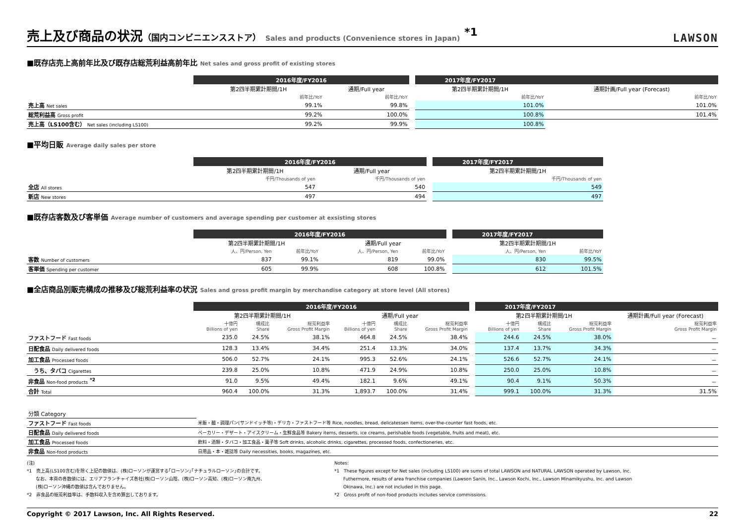売上及び商品の状況（国内コンビニエンスストア） Sales and products (Convenience stores in Japan) <sup>*1</sup>
LAWSON
■既存店売上高前年比及び既存店総荒利益高前年比 Net sales and gross profit of existing stores
| | 2016年度/FY2016 | | | 2017年度/FY2017 | |
| --- | --- | --- | --- | --- | --- |
| | 第2四半期累計期間/1H | 通期/Full year | | 第2四半期累計期間/1H | 通期計画/Full year (Forecast) |
| | 前年比/YoY | 前年比/YoY | | 前年比/YoY | 前年比/YoY |
| 売上高 Net sales | 99.1% | 99.8% | | 101.0% | 101.0% |
| 総荒利益高 Gross profit | 99.2% | 100.0% | | 100.8% | 101.4% |
| 売上高（LS100含む） Net sales (including LS100) | 99.2% | 99.9% | | 100.8% | |
■平均日販 Average daily sales per store
| | 2016年度/FY2016 | | | 2017年度/FY2017 |
| --- | --- | --- | --- | --- |
| | 第2四半期累計期間/1H | 通期/Full year | | 第2四半期累計期間/1H |
| | 千円/Thousands of yen | 千円/Thousands of yen | | 千円/Thousands of yen |
| 全店 All stores | 547 | 540 | | 549 |
| 新店 New stores | 497 | 494 | | 497 |
■既存店客数及び客単価 Average number of customers and average spending per customer at exsisting stores
| | 2016年度/FY2016 | | | | | 2017年度/FY2017 | |
| --- | --- | --- | --- | --- | --- | --- | --- |
| | 第2四半期累計期間/1H | | 通期/Full year | | | 第2四半期累計期間/1H | |
| | 人、円/Person, Yen | 前年比/YoY | 人、円/Person, Yen | 前年比/YoY | | 人、円/Person, Yen | 前年比/YoY |
| 客数 Number of customers | 837 | 99.1% | 819 | 99.0% | | 830 | 99.5% |
| 客単価 Spending per customer | 605 | 99.9% | 608 | 100.8% | | 612 | 101.5% |
■全店商品別販売構成の推移及び総荒利益率の状況 Sales and gross profit margin by merchandise category at store level (All stores)
| | 2016年度/FY2016 | | | | | | | 2017年度/FY2017 | | | |
| --- | --- | --- | --- | --- | --- | --- | --- | --- | --- | --- | --- |
| | 第2四半期累計期間/1H | | | 通期/Full year | | | | 第2四半期累計期間/1H | | | 通期計画/Full year (Forecast) |
| | 十億円 Billions of yen | 構成比 Share | 総荒利益率 Gross Profit Margin | 十億円 Billions of yen | 構成比 Share | 総荒利益率 Gross Profit Margin | | 十億円 Billions of yen | 構成比 Share | 総荒利益率 Gross Profit Margin | 総荒利益率 Gross Profit Margin |
| ファストフード Fast foods | 235.0 | 24.5% | 38.1% | 464.8 | 24.5% | 38.4% | | 244.6 | 24.5% | 38.0% | － |
| 日配食品 Daily delivered foods | 128.3 | 13.4% | 34.4% | 251.4 | 13.3% | 34.0% | | 137.4 | 13.7% | 34.3% | － |
| 加工食品 Processed foods | 506.0 | 52.7% | 24.1% | 995.3 | 52.6% | 24.1% | | 526.6 | 52.7% | 24.1% | － |
| うち、タバコ Cigarettes | 239.8 | 25.0% | 10.8% | 471.9 | 24.9% | 10.8% | | 250.0 | 25.0% | 10.8% | － |
| 非食品 Non-food products <sup>*2</sup> | 91.0 | 9.5% | 49.4% | 182.1 | 9.6% | 49.1% | | 90.4 | 9.1% | 50.3% | － |
| 合計 Total | 960.4 | 100.0% | 31.3% | 1,893.7 | 100.0% | 31.4% | | 999.1 | 100.0% | 31.3% | 31.5% |
| 分類 Category | |
| ファストフード Fast foods | 米飯・麺・調理パン(サンドイッチ等)・デリカ・ファストフード等 Rice, noodles, bread, delicatessen items, over-the-counter fast foods, etc. |
| 日配食品 Daily delivered foods | ベーカリー・デザート・アイスクリーム・生鮮食品等 Bakery items, desserts, ice creams, perishable foods (vegetable, fruits and meat), etc. |
| 加工食品 Processed foods | 飲料・酒類・タバコ・加工食品・菓子等 Soft drinks, alcoholic drinks, cigarettes, processed foods, confectioneries, etc. |
| 非食品 Non-food products | 日用品・本・雑誌等 Daily necessities, books, magazines, etc. |
(注)
*1　売上高(LS100含む)を除く上記の数値は、(株)ローソンが運営する｢ローソン｣｢ナチュラルローソン｣の合計です。
　　なお、本頁の各数値には、エリアフランチャイズ各社(株)ローソン山陰、(株)ローソン高知、(株)ローソン南九州、
　　(株)ローソン沖縄の数値は含んでおりません。
*2　非食品の総荒利益率は、手数料収入を含め算出しております。
Notes:
*1　These figures except for Net sales (including LS100) are sums of total LAWSON and NATURAL LAWSON operated by Lawson, Inc.
　　Futhermore, results of area franchise companies (Lawson Sanin, Inc., Lawson Kochi, Inc., Lawson Minamikyushu, Inc. and Lawson
　　Okinawa, Inc.) are not included in this page.
*2　Gross profit of non-food products includes service commissions.
Copyright © 2017 Lawson, Inc. All Rights Reserved. 22